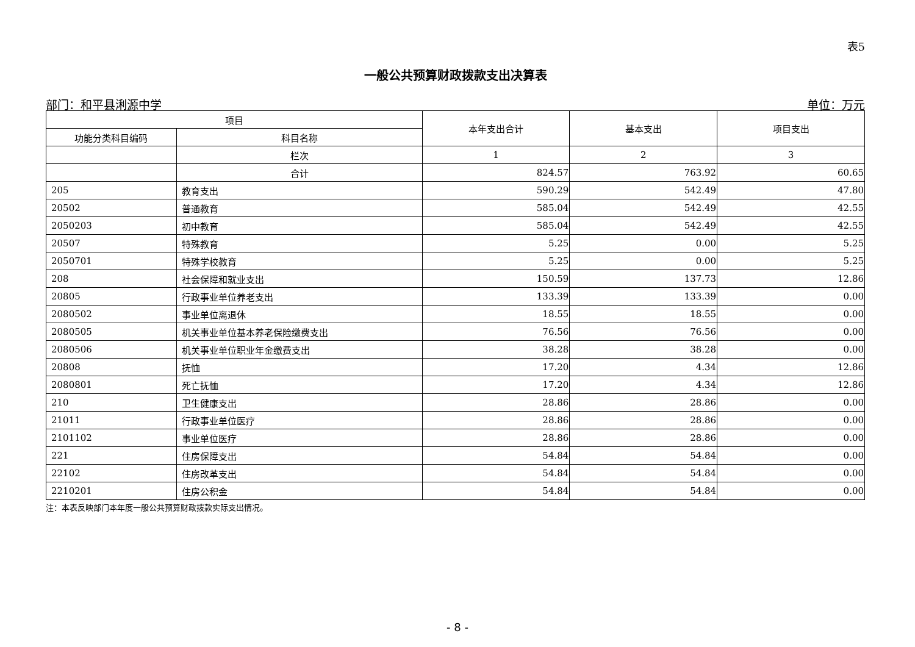表5
一般公共预算财政拨款支出决算表
部门：和平县浰源中学 单位：万元
| 项目 | | 本年支出合计 | 基本支出 | 项目支出 |
| --- | --- | --- | --- | --- |
| 功能分类科目编码 | 科目名称 | | | |
| | 栏次 | 1 | 2 | 3 |
| | 合计 | 824.57 | 763.92 | 60.65 |
| 205 | 教育支出 | 590.29 | 542.49 | 47.80 |
| 20502 | 普通教育 | 585.04 | 542.49 | 42.55 |
| 2050203 | 初中教育 | 585.04 | 542.49 | 42.55 |
| 20507 | 特殊教育 | 5.25 | 0.00 | 5.25 |
| 2050701 | 特殊学校教育 | 5.25 | 0.00 | 5.25 |
| 208 | 社会保障和就业支出 | 150.59 | 137.73 | 12.86 |
| 20805 | 行政事业单位养老支出 | 133.39 | 133.39 | 0.00 |
| 2080502 | 事业单位离退休 | 18.55 | 18.55 | 0.00 |
| 2080505 | 机关事业单位基本养老保险缴费支出 | 76.56 | 76.56 | 0.00 |
| 2080506 | 机关事业单位职业年金缴费支出 | 38.28 | 38.28 | 0.00 |
| 20808 | 抚恤 | 17.20 | 4.34 | 12.86 |
| 2080801 | 死亡抚恤 | 17.20 | 4.34 | 12.86 |
| 210 | 卫生健康支出 | 28.86 | 28.86 | 0.00 |
| 21011 | 行政事业单位医疗 | 28.86 | 28.86 | 0.00 |
| 2101102 | 事业单位医疗 | 28.86 | 28.86 | 0.00 |
| 221 | 住房保障支出 | 54.84 | 54.84 | 0.00 |
| 22102 | 住房改革支出 | 54.84 | 54.84 | 0.00 |
| 2210201 | 住房公积金 | 54.84 | 54.84 | 0.00 |
注：本表反映部门本年度一般公共预算财政拨款实际支出情况。
- 8 -